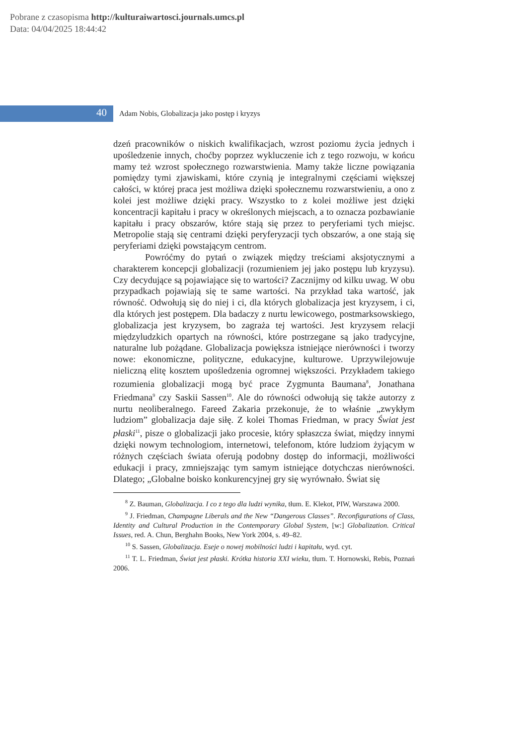Pobrane z czasopisma http://kulturaiwartosci.journals.umcs.pl
Data: 04/04/2025 18:44:42
40
Adam Nobis, Globalizacja jako postęp i kryzys
dzeń pracowników o niskich kwalifikacjach, wzrost poziomu życia jednych i upośledzenie innych, choćby poprzez wykluczenie ich z tego rozwoju, w końcu mamy też wzrost społecznego rozwarstwienia. Mamy także liczne powiązania pomiędzy tymi zjawiskami, które czynią je integralnymi częściami większej całości, w której praca jest możliwa dzięki społecznemu rozwarstwieniu, a ono z kolei jest możliwe dzięki pracy. Wszystko to z kolei możliwe jest dzięki koncentracji kapitału i pracy w określonych miejscach, a to oznacza pozbawianie kapitału i pracy obszarów, które stają się przez to peryferiami tych miejsc. Metropolie stają się centrami dzięki peryferyzacji tych obszarów, a one stają się peryferiami dzięki powstającym centrom.
Powróćmy do pytań o związek między treściami aksjotycznymi a charakterem koncepcji globalizacji (rozumieniem jej jako postępu lub kryzysu). Czy decydujące są pojawiające się to wartości? Zacznijmy od kilku uwag. W obu przypadkach pojawiają się te same wartości. Na przykład taka wartość, jak równość. Odwołują się do niej i ci, dla których globalizacja jest kryzysem, i ci, dla których jest postępem. Dla badaczy z nurtu lewicowego, postmarksowskiego, globalizacja jest kryzysem, bo zagraża tej wartości. Jest kryzysem relacji międzyludzkich opartych na równości, które postrzegane są jako tradycyjne, naturalne lub pożądane. Globalizacja powiększa istniejące nierówności i tworzy nowe: ekonomiczne, polityczne, edukacyjne, kulturowe. Uprzywilejowuje nieliczną elitę kosztem upośledzenia ogromnej większości. Przykładem takiego rozumienia globalizacji mogą być prace Zygmunta Baumana<sup>8</sup>, Jonathana Friedmana<sup>9</sup> czy Saskii Sassen<sup>10</sup>. Ale do równości odwołują się także autorzy z nurtu neoliberalnego. Fareed Zakaria przekonuje, że to właśnie „zwykłym ludziom” globalizacja daje siłę. Z kolei Thomas Friedman, w pracy Świat jest płaski<sup>11</sup>, pisze o globalizacji jako procesie, który spłaszcza świat, między innymi dzięki nowym technologiom, internetowi, telefonom, które ludziom żyjącym w różnych częściach świata oferują podobny dostęp do informacji, możliwości edukacji i pracy, zmniejszając tym samym istniejące dotychczas nierówności. Dlatego; „Globalne boisko konkurencyjnej gry się wyrównało. Świat się
<sup>8</sup> Z. Bauman, Globalizacja. I co z tego dla ludzi wynika, tłum. E. Klekot, PIW, Warszawa 2000.
<sup>9</sup> J. Friedman, Champagne Liberals and the New “Dangerous Classes”. Reconfigurations of Class, Identity and Cultural Production in the Contemporary Global System, [w:] Globalization. Critical Issues, red. A. Chun, Berghahn Books, New York 2004, s. 49–82.
<sup>10</sup> S. Sassen, Globalizacja. Eseje o nowej mobilności ludzi i kapitału, wyd. cyt.
<sup>11</sup> T. L. Friedman, Świat jest płaski. Krótka historia XXI wieku, tłum. T. Hornowski, Rebis, Poznań 2006.